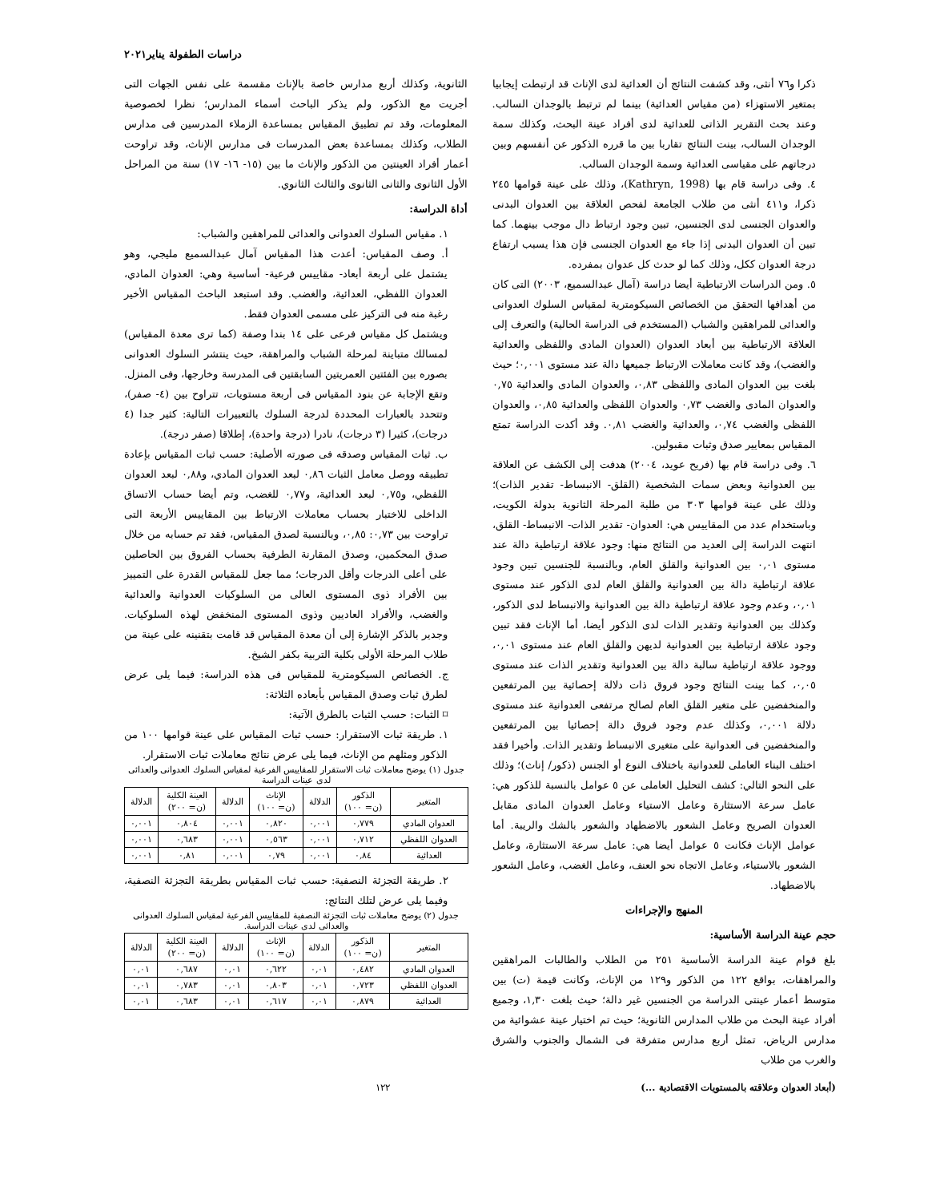دراسات الطفولة يناير٢٠٢١
ذكرا و٧٦ أنثى، وقد كشفت النتائج أن العدائية لدى الإناث قد ارتبطت إيجابيا بمتغير الاستهزاء (من مقياس العدائية) بينما لم ترتبط بالوجدان السالب. وعند بحث التقرير الذاتى للعدائية لدى أفراد عينة البحث، وكذلك سمة الوجدان السالب، بينت النتائج تقاربا بين ما قرره الذكور عن أنفسهم وبين درجاتهم على مقياسى العدائية وسمة الوجدان السالب.
٤. وفى دراسة قام بها (Kathryn, 1998)، وذلك على عينة قوامها ٢٤٥ ذكرا، و٤١١ أنثى من طلاب الجامعة لفحص العلاقة بين العدوان البدنى والعدوان الجنسى لدى الجنسين، تبين وجود ارتباط دال موجب بينهما. كما تبين أن العدوان البدنى إذا جاء مع العدوان الجنسى فإن هذا يسبب ارتفاع درجة العدوان ككل، وذلك كما لو حدث كل عدوان بمفرده.
٥. ومن الدراسات الارتباطية أيضا دراسة (آمال عبدالسميع، ٢٠٠٣) التى كان من أهدافها التحقق من الخصائص السيكومترية لمقياس السلوك العدوانى والعدائى للمراهقين والشباب (المستخدم فى الدراسة الحالية) والتعرف إلى العلاقة الارتباطية بين أبعاد العدوان (العدوان المادى واللفظى والعدائية والغضب)، وقد كانت معاملات الارتباط جميعها دالة عند مستوى ٠,٠٠١؛ حيث بلغت بين العدوان المادى واللفظى ٠,٨٣، والعدوان المادى والعدائية ٠,٧٥ والعدوان المادى والغضب ٠,٧٣ والعدوان اللفظى والعدائية ٠,٨٥، والعدوان اللفظى والغضب ٠,٧٤، والعدائية والغضب ٠,٨١. وقد أكدت الدراسة تمتع المقياس بمعايير صدق وثبات مقبولين.
٦. وفى دراسة قام بها (فريح عويد، ٢٠٠٤) هدفت إلى الكشف عن العلاقة بين العدوانية وبعض سمات الشخصية (القلق- الانبساط- تقدير الذات)؛ وذلك على عينة قوامها ٣٠٣ من طلبة المرحلة الثانوية بدولة الكويت، وباستخدام عدد من المقاييس هي: العدوان- تقدير الذات- الانبساط- القلق، انتهت الدراسة إلى العديد من النتائج منها: وجود علاقة ارتباطية دالة عند مستوى ٠,٠١ بين العدوانية والقلق العام، وبالنسبة للجنسين تبين وجود علاقة ارتباطية دالة بين العدوانية والقلق العام لدى الذكور عند مستوى ٠,٠١، وعدم وجود علاقة ارتباطية دالة بين العدوانية والانبساط لدى الذكور، وكذلك بين العدوانية وتقدير الذات لدى الذكور أيضا، أما الإناث فقد تبين وجود علاقة ارتباطية بين العدوانية لديهن والقلق العام عند مستوى ٠,٠١، ووجود علاقة ارتباطية سالبة دالة بين العدوانية وتقدير الذات عند مستوى ٠,٠٥، كما بينت النتائج وجود فروق ذات دلالة إحصائية بين المرتفعين والمنخفضين على متغير القلق العام لصالح مرتفعى العدوانية عند مستوى دلالة ٠,٠٠١، وكذلك عدم وجود فروق دالة إحصائيا بين المرتفعين والمنخفضين فى العدوانية على متغيرى الانبساط وتقدير الذات. وأخيرا فقد اختلف البناء العاملى للعدوانية باختلاف النوع أو الجنس (ذكور/ إناث)؛ وذلك على النحو التالي: كشف التحليل العاملى عن ٥ عوامل بالنسبة للذكور هي: عامل سرعة الاستثارة وعامل الاستياء وعامل العدوان المادى مقابل العدوان الصريح وعامل الشعور بالاضطهاد والشعور بالشك والريبة. أما عوامل الإناث فكانت ٥ عوامل أيضا هي: عامل سرعة الاستثارة، وعامل الشعور بالاستياء، وعامل الاتجاه نحو العنف، وعامل الغضب، وعامل الشعور بالاضطهاد.
المنهج والإجراءات
حجم عينة الدراسة الأساسية:
بلغ قوام عينة الدراسة الأساسية ٢٥١ من الطلاب والطالبات المراهقين والمراهقات، بواقع ١٢٢ من الذكور و١٢٩ من الإناث، وكانت قيمة (ت) بين متوسط أعمار عينتى الدراسة من الجنسين غير دالة؛ حيث بلغت ١,٣٠، وجميع أفراد عينة البحث من طلاب المدارس الثانوية؛ حيث تم اختيار عينة عشوائية من مدارس الرياض، تمثل أربع مدارس متفرقة فى الشمال والجنوب والشرق والغرب من طلاب
الثانوية، وكذلك أربع مدارس خاصة بالإناث مقسمة على نفس الجهات التى أجريت مع الذكور، ولم يذكر الباحث أسماء المدارس؛ نظرا لخصوصية المعلومات، وقد تم تطبيق المقياس بمساعدة الزملاء المدرسين فى مدارس الطلاب، وكذلك بمساعدة بعض المدرسات فى مدارس الإناث، وقد تراوحت أعمار أفراد العينتين من الذكور والإناث ما بين (١٥- ١٦- ١٧) سنة من المراحل الأول الثانوى والثانى الثانوى والثالث الثانوي.
أداة الدراسة:
١. مقياس السلوك العدوانى والعدائى للمراهقين والشباب:
أ. وصف المقياس: أعدت هذا المقياس آمال عبدالسميع مليجي، وهو يشتمل على أربعة أبعاد- مقاييس فرعية- أساسية وهي: العدوان المادي، العدوان اللفظي، العدائية، والغضب. وقد استبعد الباحث المقياس الأخير رغبة منه فى التركيز على مسمى العدوان فقط.
ويشتمل كل مقياس فرعى على ١٤ بندا وصفة (كما ترى معدة المقياس) لمسالك متباينة لمرحلة الشباب والمراهقة، حيث ينتشر السلوك العدوانى بصوره بين الفئتين العمريتين السابقتين فى المدرسة وخارجها، وفى المنزل. وتقع الإجابة عن بنود المقياس فى أربعة مستويات، تتراوح بين (٤- صفر)، وتتحدد بالعبارات المحددة لدرجة السلوك بالتعبيرات التالية: كثير جدا (٤ درجات)، كثيرا (٣ درجات)، نادرا (درجة واحدة)، إطلاقا (صفر درجة).
ب. ثبات المقياس وصدقه فى صورته الأصلية: حسب ثبات المقياس بإعادة تطبيقه ووصل معامل الثبات ٠,٨٦ لبعد العدوان المادي، و٠,٨٨ لبعد العدوان اللفظي، و٠,٧٥ لبعد العدائية، و٠,٧٧ للغضب، وتم أيضا حساب الاتساق الداخلى للاختبار بحساب معاملات الارتباط بين المقاييس الأربعة التى تراوحت بين ٠,٧٣: ٠,٨٥، وبالنسبة لصدق المقياس، فقد تم حسابه من خلال صدق المحكمين، وصدق المقارنة الطرفية بحساب الفروق بين الحاصلين على أعلى الدرجات وأقل الدرجات؛ مما جعل للمقياس القدرة على التمييز بين الأفراد ذوى المستوى العالى من السلوكيات العدوانية والعدائية والغضب، والأفراد العاديين وذوى المستوى المنخفض لهذه السلوكيات. وجدير بالذكر الإشارة إلى أن معدة المقياس قد قامت بتقنينه على عينة من طلاب المرحلة الأولى بكلية التربية بكفر الشيخ.
ج. الخصائص السيكومترية للمقياس فى هذه الدراسة: فيما يلى عرض لطرق ثبات وصدق المقياس بأبعاده الثلاثة:
⌑ الثبات: حسب الثبات بالطرق الآتية:
١. طريقة ثبات الاستقرار: حسب ثبات المقياس على عينة قوامها ١٠٠ من الذكور ومثلهم من الإناث، فيما يلى عرض نتائج معاملات ثبات الاستقرار.
جدول (١) يوضح معاملات ثبات الاستقرار للمقاييس الفرعية لمقياس السلوك العدوانى والعدائى لدى عينات الدراسة
| المتغير | الذكور (ن= ١٠٠) | الدلالة | الإناث (ن= ١٠٠) | الدلالة | العينة الكلية (ن= ٢٠٠) | الدلالة |
| --- | --- | --- | --- | --- | --- | --- |
| العدوان المادي | ٠,٧٧٩ | ٠,٠٠١ | ٠,٨٢٠ | ٠,٠٠١ | ٠,٨٠٤ | ٠,٠٠١ |
| العدوان اللفظي | ٠,٧١٢ | ٠,٠٠١ | ٠,٥٦٣ | ٠,٠٠١ | ٠,٦٨٣ | ٠,٠٠١ |
| العدائية | ٠,٨٤ | ٠,٠٠١ | ٠,٧٩ | ٠,٠٠١ | ٠,٨١ | ٠,٠٠١ |
٢. طريقة التجزئة النصفية: حسب ثبات المقياس بطريقة التجزئة النصفية، وفيما يلى عرض لتلك النتائج:
جدول (٢) يوضح معاملات ثبات التجزئة النصفية للمقاييس الفرعية لمقياس السلوك العدوانى والعدائى لدى عينات الدراسة.
| المتغير | الذكور (ن= ١٠٠) | الدلالة | الإناث (ن= ١٠٠) | الدلالة | العينة الكلية (ن= ٢٠٠) | الدلالة |
| --- | --- | --- | --- | --- | --- | --- |
| العدوان المادي | ٠,٤٨٢ | ٠,٠١ | ٠,٦٢٢ | ٠,٠١ | ٠,٦٨٧ | ٠,٠١ |
| العدوان اللفظي | ٠,٧٢٣ | ٠,٠١ | ٠,٨٠٣ | ٠,٠١ | ٠,٧٨٣ | ٠,٠١ |
| العدائية | ٠,٨٧٩ | ٠,٠١ | ٠,٦١٧ | ٠,٠١ | ٠,٦٨٣ | ٠,٠١ |
(أبعاد العدوان وعلاقته بالمستويات الاقتصادية ...) ١٢٢